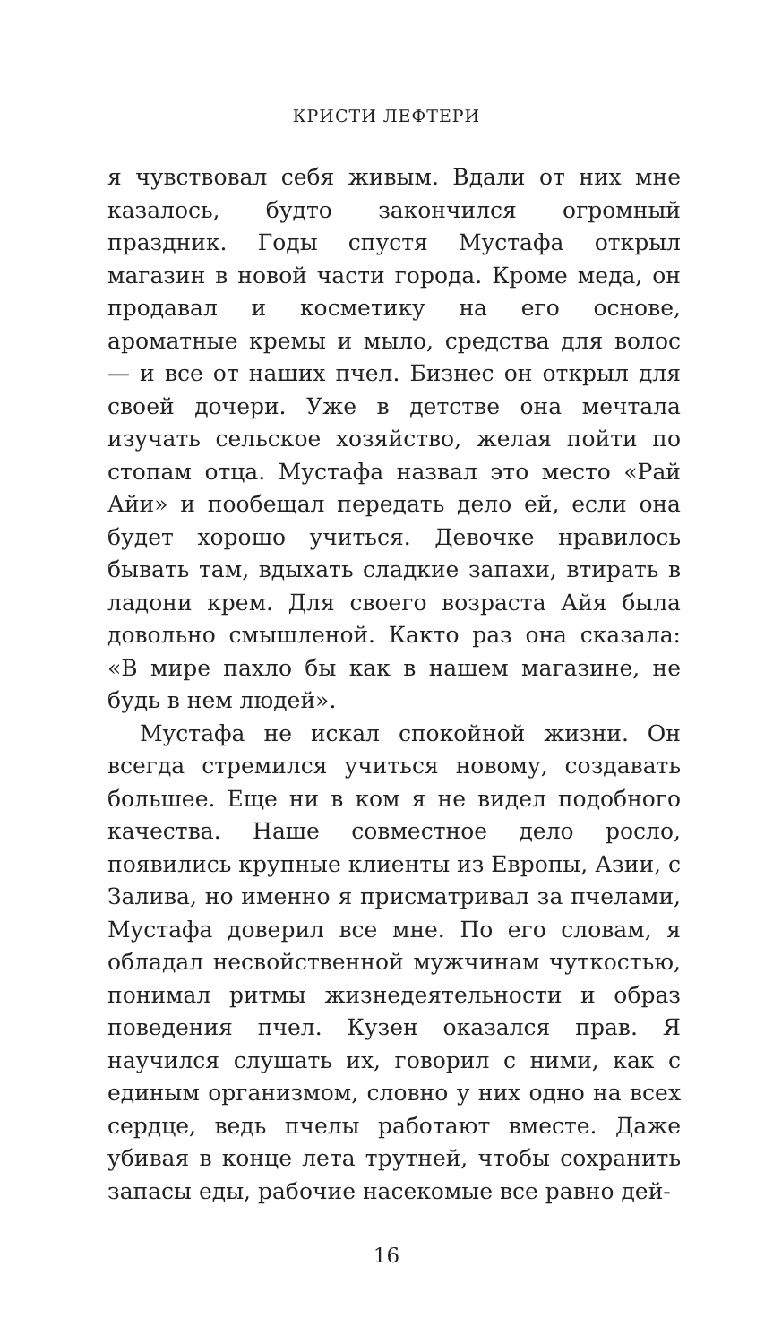КРИСТИ ЛЕФТЕРИ
я чувствовал себя живым. Вдали от них мне казалось, будто закончился огромный праздник. Годы спустя Мустафа открыл магазин в новой части города. Кроме меда, он продавал и косметику на его основе, ароматные кремы и мыло, средства для волос — и все от наших пчел. Бизнес он открыл для своей дочери. Уже в детстве она мечтала изучать сельское хозяйство, желая пойти по стопам отца. Мустафа назвал это место «Рай Айи» и пообещал передать дело ей, если она будет хорошо учиться. Девочке нравилось бывать там, вдыхать сладкие запахи, втирать в ладони крем. Для своего возраста Айя была довольно смышленой. Както раз она сказала: «В мире пахло бы как в нашем магазине, не будь в нем людей».
Мустафа не искал спокойной жизни. Он всегда стремился учиться новому, создавать большее. Еще ни в ком я не видел подобного качества. Наше совместное дело росло, появились крупные клиенты из Европы, Азии, с Залива, но именно я присматривал за пчелами, Мустафа доверил все мне. По его словам, я обладал несвойственной мужчинам чуткостью, понимал ритмы жизнедеятельности и образ поведения пчел. Кузен оказался прав. Я научился слушать их, говорил с ними, как с единым организмом, словно у них одно на всех сердце, ведь пчелы работают вместе. Даже убивая в конце лета трутней, чтобы сохранить запасы еды, рабочие насекомые все равно дей-
16